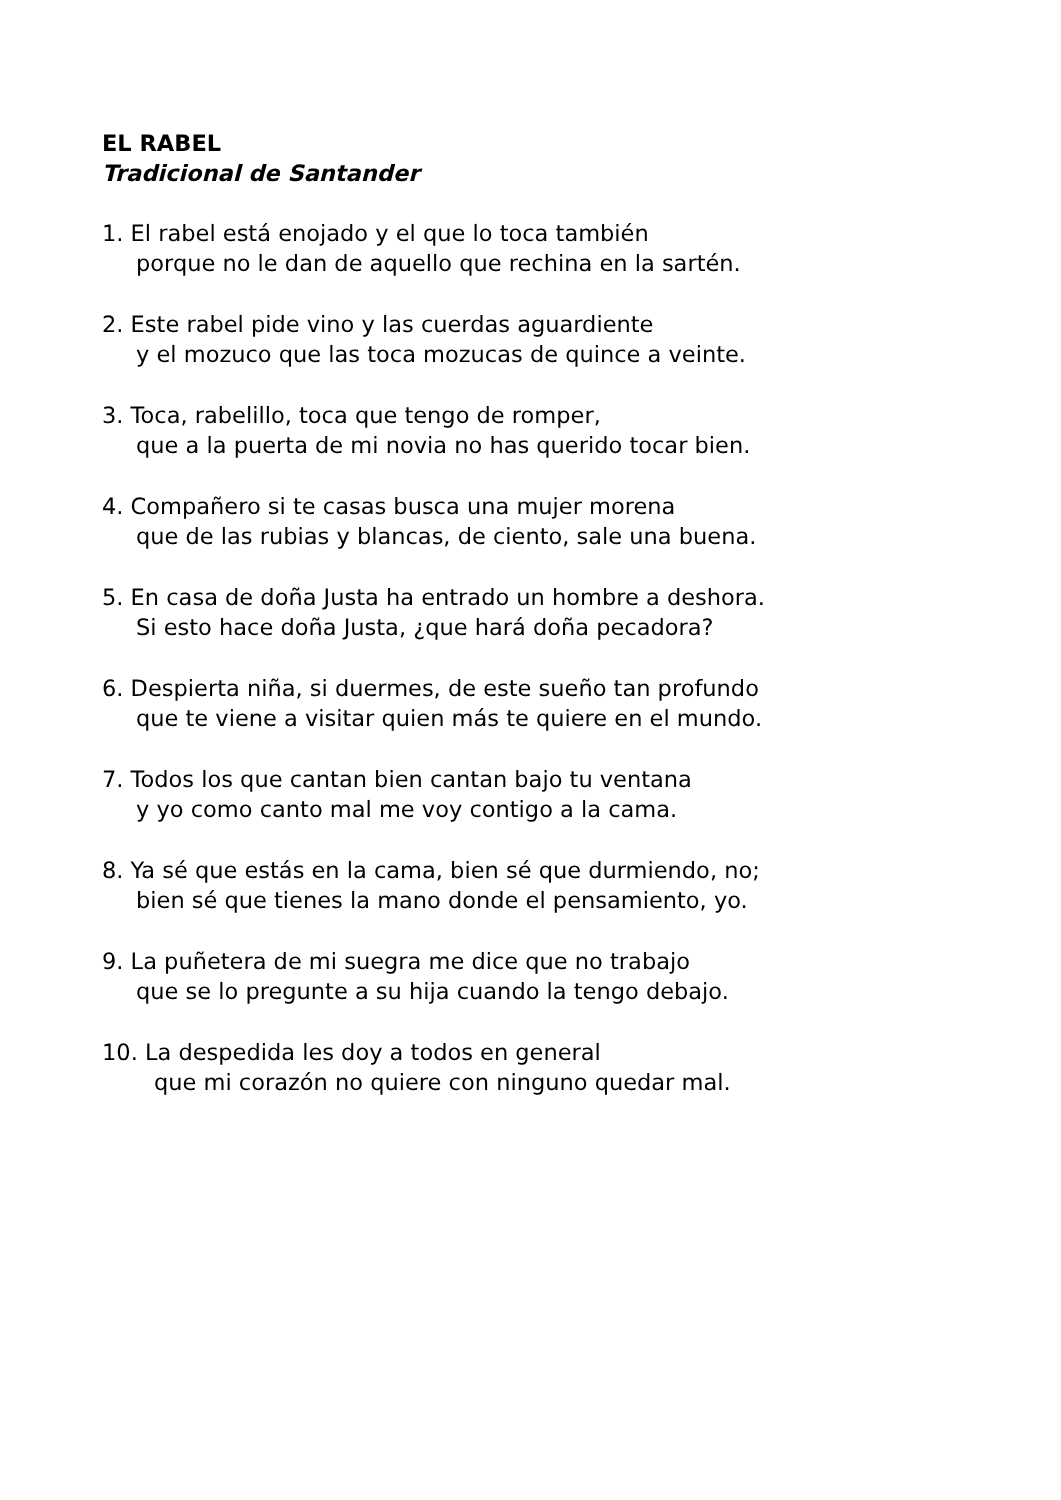EL RABEL
Tradicional de Santander
1. El rabel está enojado y el que lo toca también
porque no le dan de aquello que rechina en la sartén.
2. Este rabel pide vino y las cuerdas aguardiente
y el mozuco que las toca mozucas de quince a veinte.
3. Toca, rabelillo, toca que tengo de romper,
que a la puerta de mi novia no has querido tocar bien.
4. Compañero si te casas busca una mujer morena
que de las rubias y blancas, de ciento, sale una buena.
5. En casa de doña Justa ha entrado un hombre a deshora.
Si esto hace doña Justa, ¿que hará doña pecadora?
6. Despierta niña, si duermes, de este sueño tan profundo
que te viene a visitar quien más te quiere en el mundo.
7. Todos los que cantan bien cantan bajo tu ventana
y yo como canto mal me voy contigo a la cama.
8. Ya sé que estás en la cama, bien sé que durmiendo, no;
bien sé que tienes la mano donde el pensamiento, yo.
9. La puñetera de mi suegra me dice que no trabajo
que se lo pregunte a su hija cuando la tengo debajo.
10. La despedida les doy a todos en general
que mi corazón no quiere con ninguno quedar mal.